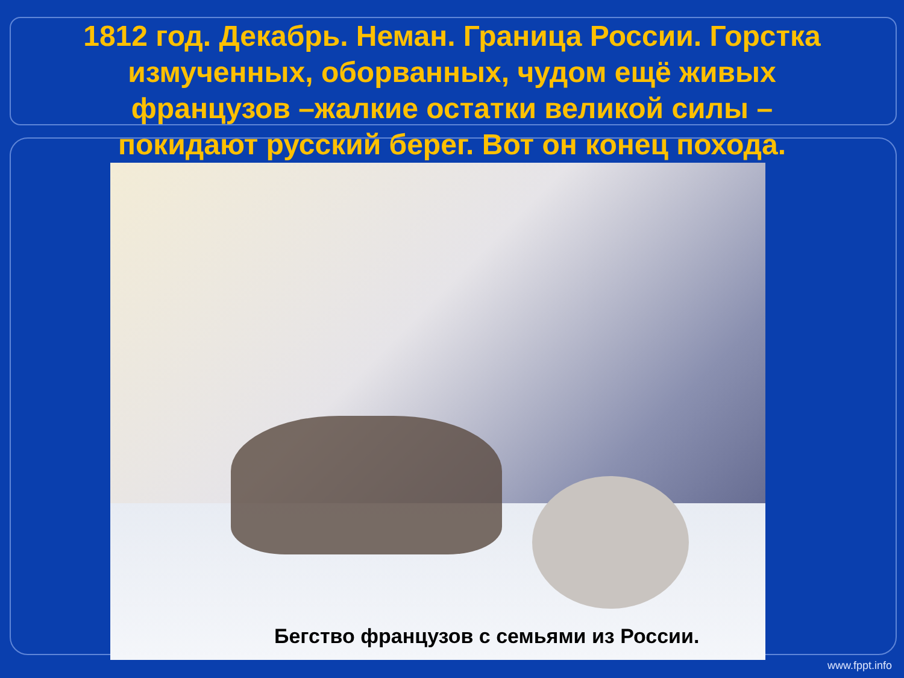1812 год. Декабрь. Неман. Граница России. Горстка измученных, оборванных, чудом ещё живых французов –жалкие остатки великой силы – покидают русский берег. Вот он конец похода.
Бегство французов с семьями из России.
www.fppt.info